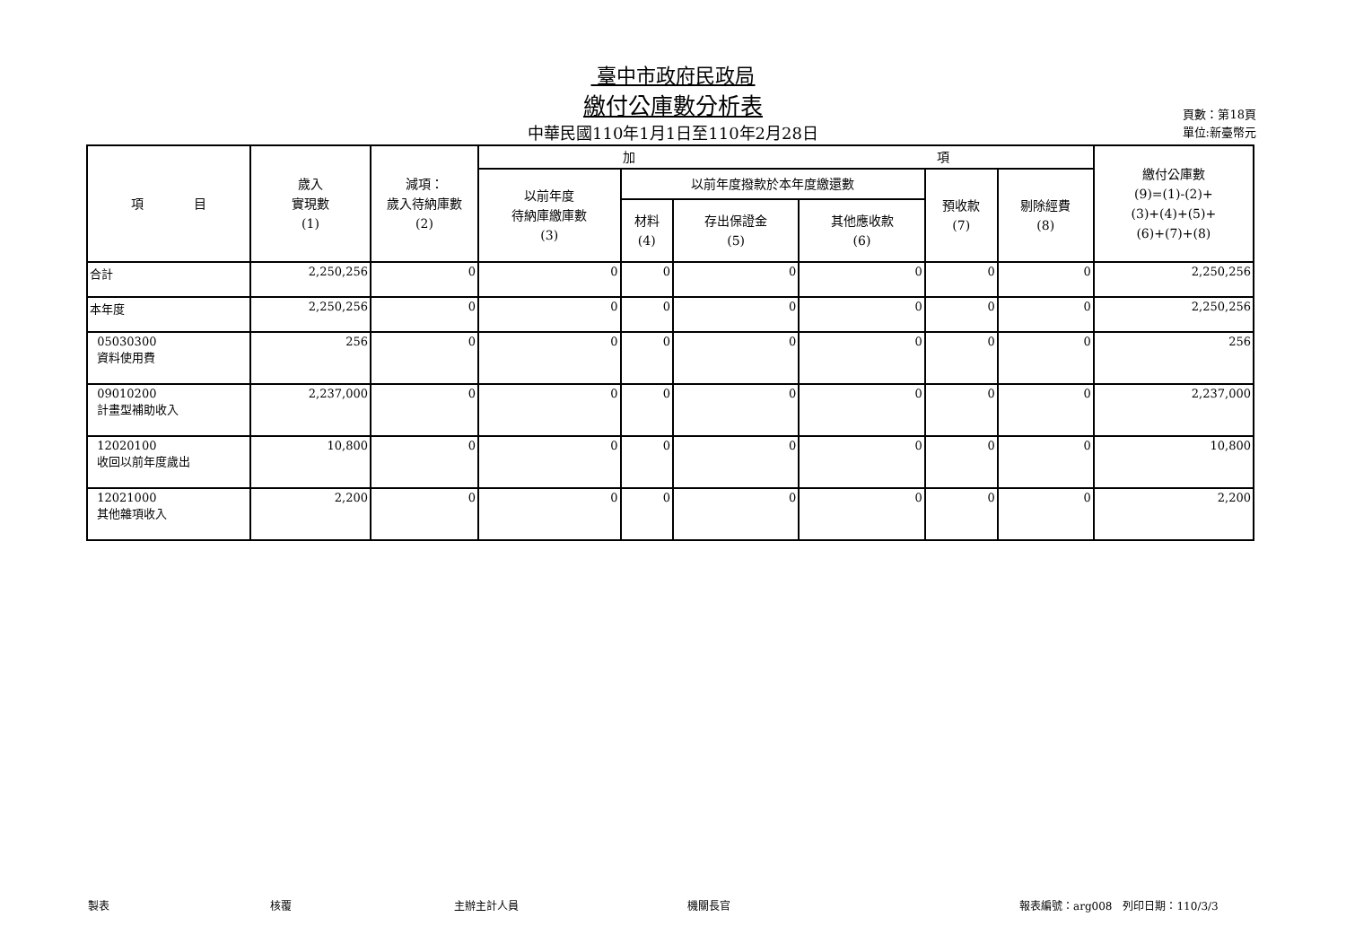臺中市政府民政局
繳付公庫數分析表
中華民國110年1月1日至110年2月28日
頁數：第18頁
單位:新臺幣元
| 項 目 | 歲入 實現數 (1) | 減項： 歲入待納庫數 (2) | 加 項 | | | | | | 繳付公庫數 (9)=(1)-(2)+ (3)+(4)+(5)+ (6)+(7)+(8) |
| --- | --- | --- | --- | --- | --- | --- | --- | --- | --- |
| | | | 以前年度 待納庫繳庫數 (3) | 以前年度撥款於本年度繳還數 | | | 預收款 (7) | 剔除經費 (8) | |
| | | | | 材料 (4) | 存出保證金 (5) | 其他應收款 (6) | | | |
| 合計 | 2,250,256 | 0 | 0 | 0 | 0 | 0 | 0 | 0 | 2,250,256 |
| 本年度 | 2,250,256 | 0 | 0 | 0 | 0 | 0 | 0 | 0 | 2,250,256 |
| 05030300 資料使用費 | 256 | 0 | 0 | 0 | 0 | 0 | 0 | 0 | 256 |
| 09010200 計畫型補助收入 | 2,237,000 | 0 | 0 | 0 | 0 | 0 | 0 | 0 | 2,237,000 |
| 12020100 收回以前年度歲出 | 10,800 | 0 | 0 | 0 | 0 | 0 | 0 | 0 | 10,800 |
| 12021000 其他雜項收入 | 2,200 | 0 | 0 | 0 | 0 | 0 | 0 | 0 | 2,200 |
製表 核覆 主辦主計人員 機關長官 報表編號：arg008　列印日期：110/3/3